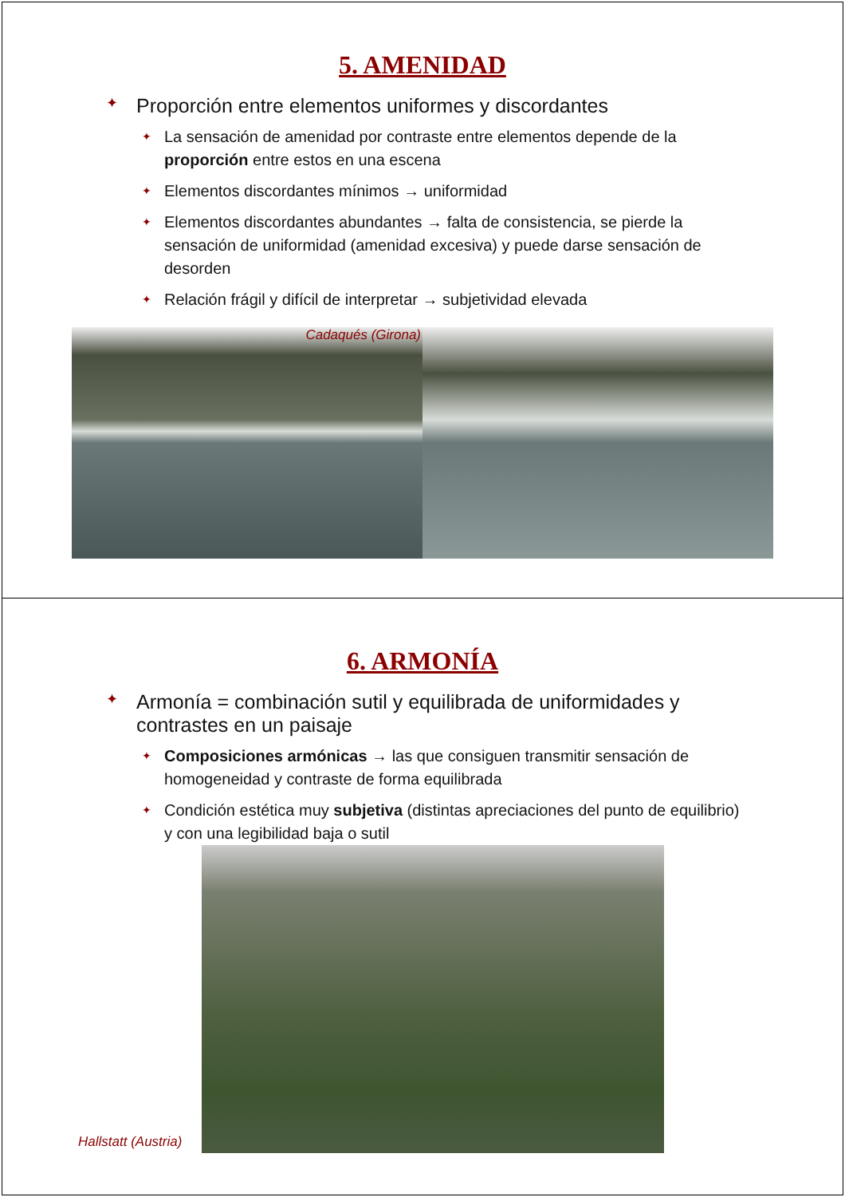5. AMENIDAD
✦ Proporción entre elementos uniformes y discordantes
✦ La sensación de amenidad por contraste entre elementos depende de la proporción entre estos en una escena
✦ Elementos discordantes mínimos → uniformidad
✦ Elementos discordantes abundantes → falta de consistencia, se pierde la sensación de uniformidad (amenidad excesiva) y puede darse sensación de desorden
✦ Relación frágil y difícil de interpretar → subjetividad elevada
Cadaqués (Girona)
6. ARMONÍA
✦ Armonía = combinación sutil y equilibrada de uniformidades y contrastes en un paisaje
✦ Composiciones armónicas → las que consiguen transmitir sensación de homogeneidad y contraste de forma equilibrada
✦ Condición estética muy subjetiva (distintas apreciaciones del punto de equilibrio) y con una legibilidad baja o sutil
Hallstatt (Austria)